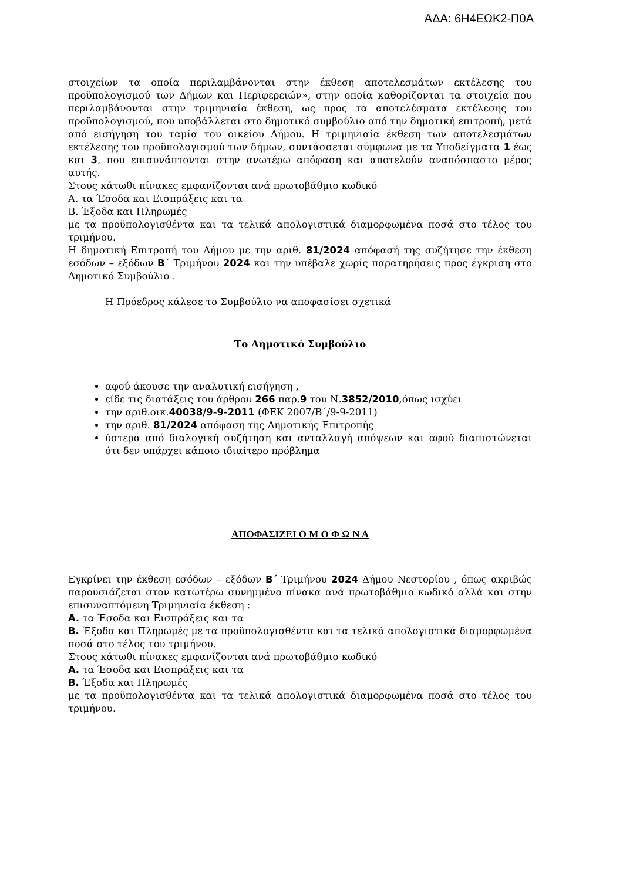ΑΔΑ: 6Η4ΕΩΚ2-Π0Α
στοιχείων τα οποία περιλαμβάνονται στην έκθεση αποτελεσμάτων εκτέλεσης του προϋπολογισμού των Δήμων και Περιφερειών», στην οποία καθορίζονται τα στοιχεία που περιλαμβάνονται στην τριμηνιαία έκθεση, ως προς τα αποτελέσματα εκτέλεσης του προϋπολογισμού, που υποβάλλεται στο δημοτικό συμβούλιο από την δημοτική επιτροπή, μετά από εισήγηση του ταμία του οικείου Δήμου. Η τριμηνιαία έκθεση των αποτελεσμάτων εκτέλεσης του προϋπολογισμού των δήμων, συντάσσεται σύμφωνα με τα Υποδείγματα 1 έως και 3, που επισυνάπτονται στην ανωτέρω απόφαση και αποτελούν αναπόσπαστο μέρος αυτής.
Στους κάτωθι πίνακες εμφανίζονται ανά πρωτοβάθμιο κωδικό
Α. τα Έσοδα και Εισπράξεις και τα
Β. Έξοδα και Πληρωμές
με τα προϋπολογισθέντα και τα τελικά απολογιστικά διαμορφωμένα ποσά στο τέλος του τριμήνου.
Η δημοτική Επιτροπή του Δήμου με την αριθ. 81/2024 απόφασή της συζήτησε την έκθεση εσόδων – εξόδων Β΄ Τριμήνου 2024 και την υπέβαλε χωρίς παρατηρήσεις προς έγκριση στο Δημοτικό Συμβούλιο .
Η Πρόεδρος κάλεσε το Συμβούλιο να αποφασίσει σχετικά
Το Δημοτικό Συμβούλιο
αφού άκουσε την αναλυτική εισήγηση ,
είδε τις διατάξεις του άρθρου 266 παρ.9 του Ν.3852/2010,όπως ισχύει
την αριθ.οικ.40038/9-9-2011 (ΦΕΚ 2007/Β΄/9-9-2011)
την αριθ. 81/2024 απόφαση της Δημοτικής Επιτροπής
ύστερα από διαλογική συζήτηση και ανταλλαγή απόψεων και αφού διαπιστώνεται ότι δεν υπάρχει κάποιο ιδιαίτερο πρόβλημα
ΑΠΟΦΑΣΙΖΕΙ Ο Μ Ο Φ Ω Ν Α
Εγκρίνει την έκθεση εσόδων – εξόδων Β΄ Τριμήνου 2024 Δήμου Νεστορίου , όπως ακριβώς παρουσιάζεται στον κατωτέρω συνημμένο πίνακα ανά πρωτοβάθμιο κωδικό αλλά και στην επισυναπτόμενη Τριμηνιαία έκθεση :
Α. τα Έσοδα και Εισπράξεις και τα
Β. Έξοδα και Πληρωμές με τα προϋπολογισθέντα και τα τελικά απολογιστικά διαμορφωμένα ποσά στο τέλος του τριμήνου.
Στους κάτωθι πίνακες εμφανίζονται ανά πρωτοβάθμιο κωδικό
Α. τα Έσοδα και Εισπράξεις και τα
Β. Έξοδα και Πληρωμές
με τα προϋπολογισθέντα και τα τελικά απολογιστικά διαμορφωμένα ποσά στο τέλος του τριμήνου.